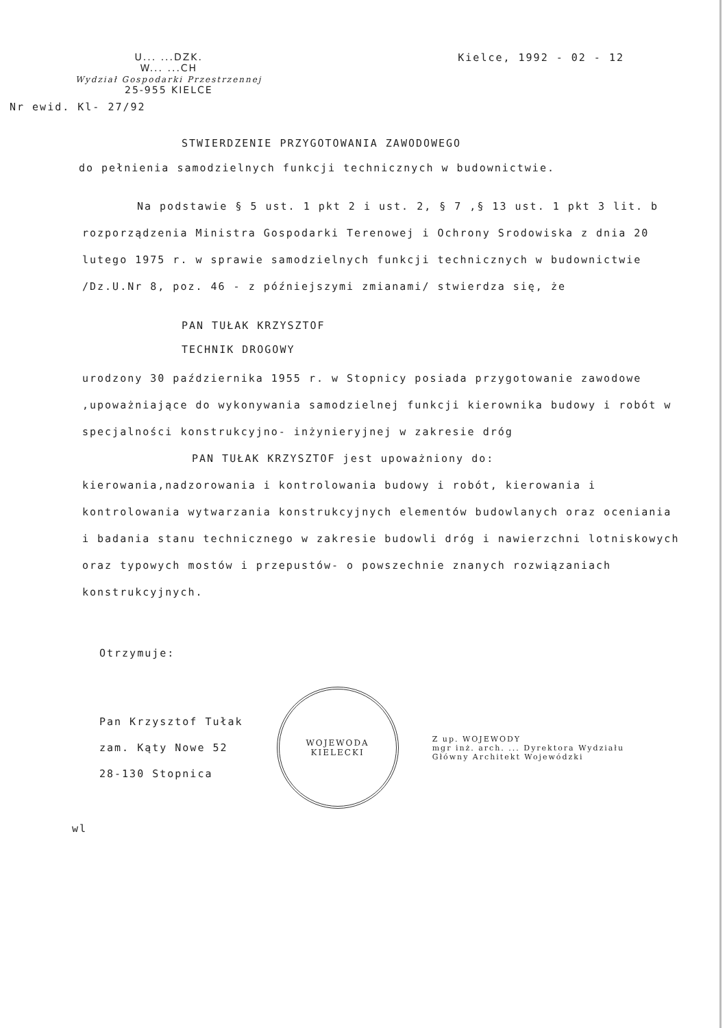U... ...DZK.
W... ...CH
Wydział Gospodarki Przestrzennej
25-955 KIELCE
Kielce, 1992 - 02 - 12
Nr ewid. Kl- 27/92
STWIERDZENIE PRZYGOTOWANIA ZAWODOWEGO
do pełnienia samodzielnych funkcji technicznych w budownictwie.
Na podstawie § 5 ust. 1 pkt 2 i ust. 2, § 7 ,§ 13 ust. 1 pkt 3 lit. b rozporządzenia Ministra Gospodarki Terenowej i Ochrony Srodowiska z dnia 20 lutego 1975 r. w sprawie samodzielnych funkcji technicznych w budownictwie /Dz.U.Nr 8, poz. 46 - z późniejszymi zmianami/ stwierdza się, że
PAN TUŁAK KRZYSZTOF
TECHNIK DROGOWY
urodzony 30 października 1955 r. w Stopnicy posiada przygotowanie zawodowe ,upoważniające do wykonywania samodzielnej funkcji kierownika budowy i robót w specjalności konstrukcyjno- inżynieryjnej w zakresie dróg
PAN TUŁAK KRZYSZTOF jest upoważniony do:
kierowania,nadzorowania i kontrolowania budowy i robót, kierowania i kontrolowania wytwarzania konstrukcyjnych elementów budowlanych oraz oceniania i badania stanu technicznego w zakresie budowli dróg i nawierzchni lotniskowych oraz typowych mostów i przepustów- o powszechnie znanych rozwiązaniach konstrukcyjnych.
Otrzymuje:
Pan Krzysztof Tułak
zam. Kąty Nowe 52
28-130 Stopnica
WOJEWODA KIELECKI
Z up. WOJEWODY
mgr inż. arch. ... Dyrektora Wydziału
Główny Architekt Wojewódzki
wl